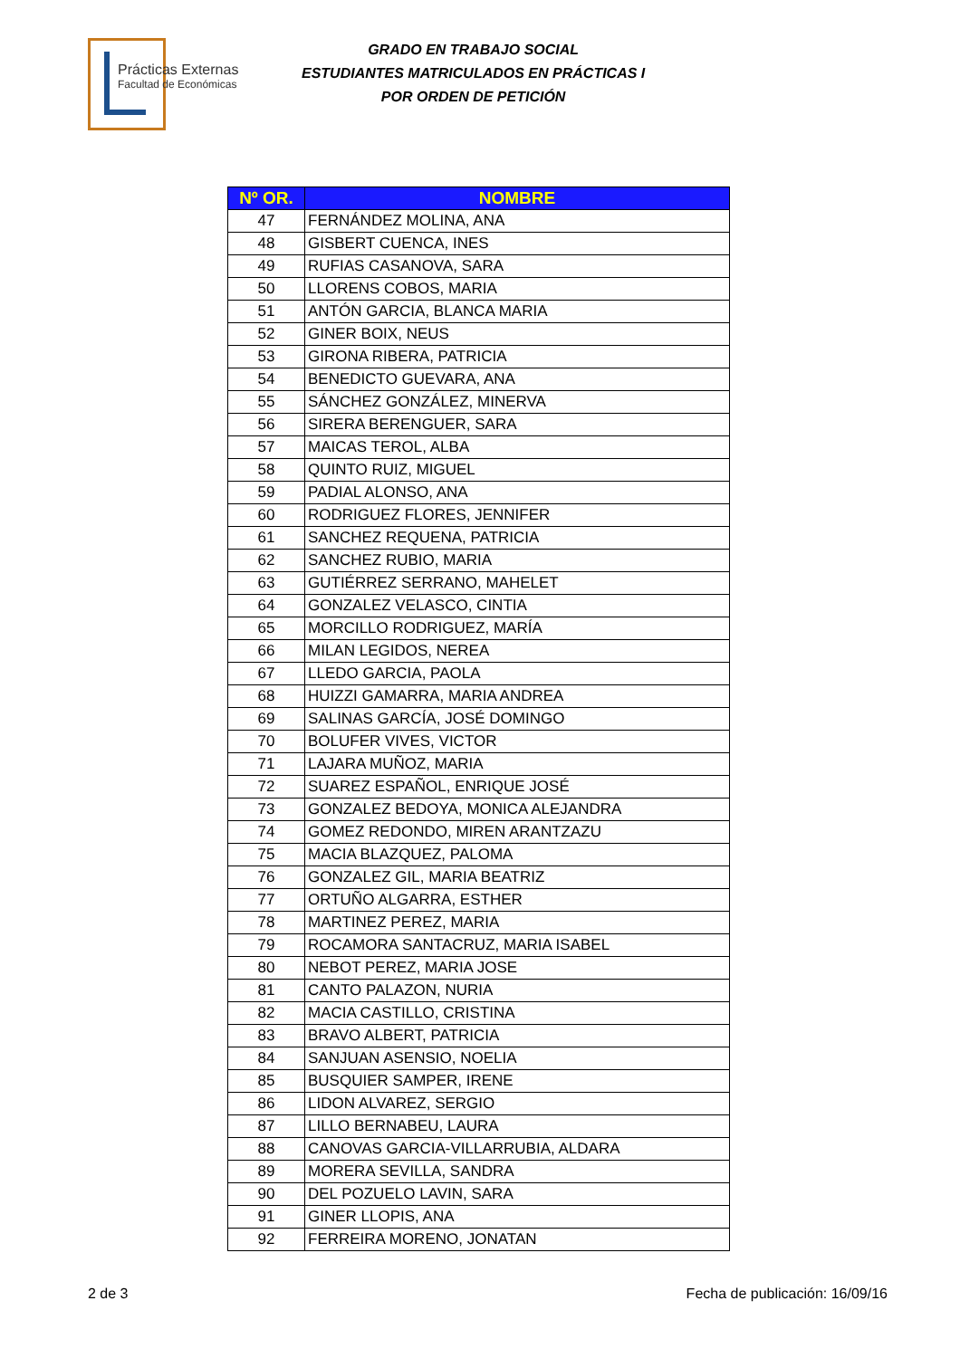Prácticas Externas
Facultad de Económicas
GRADO EN TRABAJO SOCIAL
ESTUDIANTES MATRICULADOS EN PRÁCTICAS I
POR ORDEN DE PETICIÓN
| Nº OR. | NOMBRE |
| --- | --- |
| 47 | FERNÁNDEZ MOLINA, ANA |
| 48 | GISBERT CUENCA, INES |
| 49 | RUFIAS CASANOVA, SARA |
| 50 | LLORENS COBOS, MARIA |
| 51 | ANTÓN GARCIA, BLANCA MARIA |
| 52 | GINER BOIX, NEUS |
| 53 | GIRONA RIBERA, PATRICIA |
| 54 | BENEDICTO GUEVARA, ANA |
| 55 | SÁNCHEZ GONZÁLEZ, MINERVA |
| 56 | SIRERA BERENGUER, SARA |
| 57 | MAICAS TEROL, ALBA |
| 58 | QUINTO RUIZ, MIGUEL |
| 59 | PADIAL ALONSO, ANA |
| 60 | RODRIGUEZ FLORES, JENNIFER |
| 61 | SANCHEZ REQUENA, PATRICIA |
| 62 | SANCHEZ RUBIO, MARIA |
| 63 | GUTIÉRREZ SERRANO, MAHELET |
| 64 | GONZALEZ VELASCO, CINTIA |
| 65 | MORCILLO RODRIGUEZ, MARÍA |
| 66 | MILAN LEGIDOS, NEREA |
| 67 | LLEDO GARCIA, PAOLA |
| 68 | HUIZZI GAMARRA, MARIA ANDREA |
| 69 | SALINAS GARCÍA, JOSÉ DOMINGO |
| 70 | BOLUFER VIVES, VICTOR |
| 71 | LAJARA MUÑOZ, MARIA |
| 72 | SUAREZ ESPAÑOL, ENRIQUE JOSÉ |
| 73 | GONZALEZ BEDOYA, MONICA ALEJANDRA |
| 74 | GOMEZ REDONDO, MIREN ARANTZAZU |
| 75 | MACIA BLAZQUEZ, PALOMA |
| 76 | GONZALEZ GIL, MARIA BEATRIZ |
| 77 | ORTUÑO ALGARRA, ESTHER |
| 78 | MARTINEZ PEREZ, MARIA |
| 79 | ROCAMORA SANTACRUZ, MARIA ISABEL |
| 80 | NEBOT PEREZ, MARIA JOSE |
| 81 | CANTO PALAZON, NURIA |
| 82 | MACIA CASTILLO, CRISTINA |
| 83 | BRAVO ALBERT, PATRICIA |
| 84 | SANJUAN ASENSIO, NOELIA |
| 85 | BUSQUIER SAMPER, IRENE |
| 86 | LIDON ALVAREZ, SERGIO |
| 87 | LILLO BERNABEU, LAURA |
| 88 | CANOVAS GARCIA-VILLARRUBIA, ALDARA |
| 89 | MORERA SEVILLA, SANDRA |
| 90 | DEL POZUELO LAVIN, SARA |
| 91 | GINER LLOPIS, ANA |
| 92 | FERREIRA MORENO, JONATAN |
2 de 3 Fecha de publicación: 16/09/16